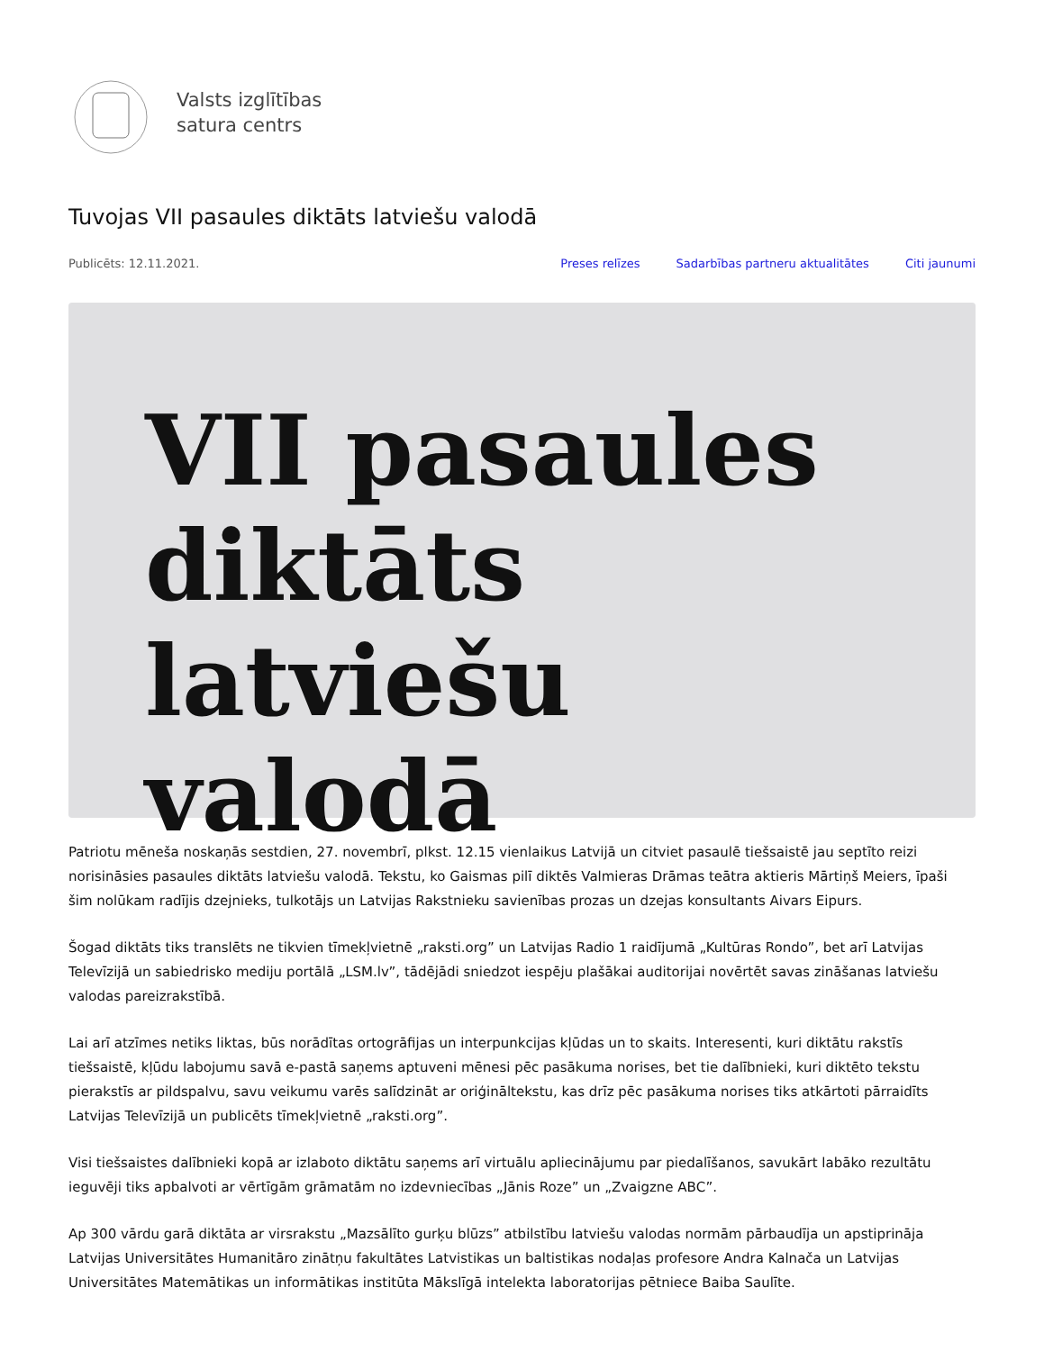Valsts izglītības
satura centrs
Tuvojas VII pasaules diktāts latviešu valodā
Publicēts: 12.11.2021. Preses relīzes Sadarbības partneru aktualitātes Citi jaunumi
VII pasaules
diktāts latviešu
valodā
Patriotu mēneša noskaņās sestdien, 27. novembrī, plkst. 12.15 vienlaikus Latvijā un citviet pasaulē tiešsaistē jau septīto reizi norisināsies pasaules diktāts latviešu valodā. Tekstu, ko Gaismas pilī diktēs Valmieras Drāmas teātra aktieris Mārtiņš Meiers, īpaši šim nolūkam radījis dzejnieks, tulkotājs un Latvijas Rakstnieku savienības prozas un dzejas konsultants Aivars Eipurs.
Šogad diktāts tiks translēts ne tikvien tīmekļvietnē „raksti.org” un Latvijas Radio 1 raidījumā „Kultūras Rondo”, bet arī Latvijas Televīzijā un sabiedrisko mediju portālā „LSM.lv”, tādējādi sniedzot iespēju plašākai auditorijai novērtēt savas zināšanas latviešu valodas pareizrakstībā.
Lai arī atzīmes netiks liktas, būs norādītas ortogrāfijas un interpunkcijas kļūdas un to skaits. Interesenti, kuri diktātu rakstīs tiešsaistē, kļūdu labojumu savā e-pastā saņems aptuveni mēnesi pēc pasākuma norises, bet tie dalībnieki, kuri diktēto tekstu pierakstīs ar pildspalvu, savu veikumu varēs salīdzināt ar oriģināltekstu, kas drīz pēc pasākuma norises tiks atkārtoti pārraidīts Latvijas Televīzijā un publicēts tīmekļvietnē „raksti.org”.
Visi tiešsaistes dalībnieki kopā ar izlaboto diktātu saņems arī virtuālu apliecinājumu par piedalīšanos, savukārt labāko rezultātu ieguvēji tiks apbalvoti ar vērtīgām grāmatām no izdevniecības „Jānis Roze” un „Zvaigzne ABC”.
Ap 300 vārdu garā diktāta ar virsrakstu „Mazsālīto gurķu blūzs” atbilstību latviešu valodas normām pārbaudīja un apstiprināja Latvijas Universitātes Humanitāro zinātņu fakultātes Latvistikas un baltistikas nodaļas profesore Andra Kalnača un Latvijas Universitātes Matemātikas un informātikas institūta Mākslīgā intelekta laboratorijas pētniece Baiba Saulīte.